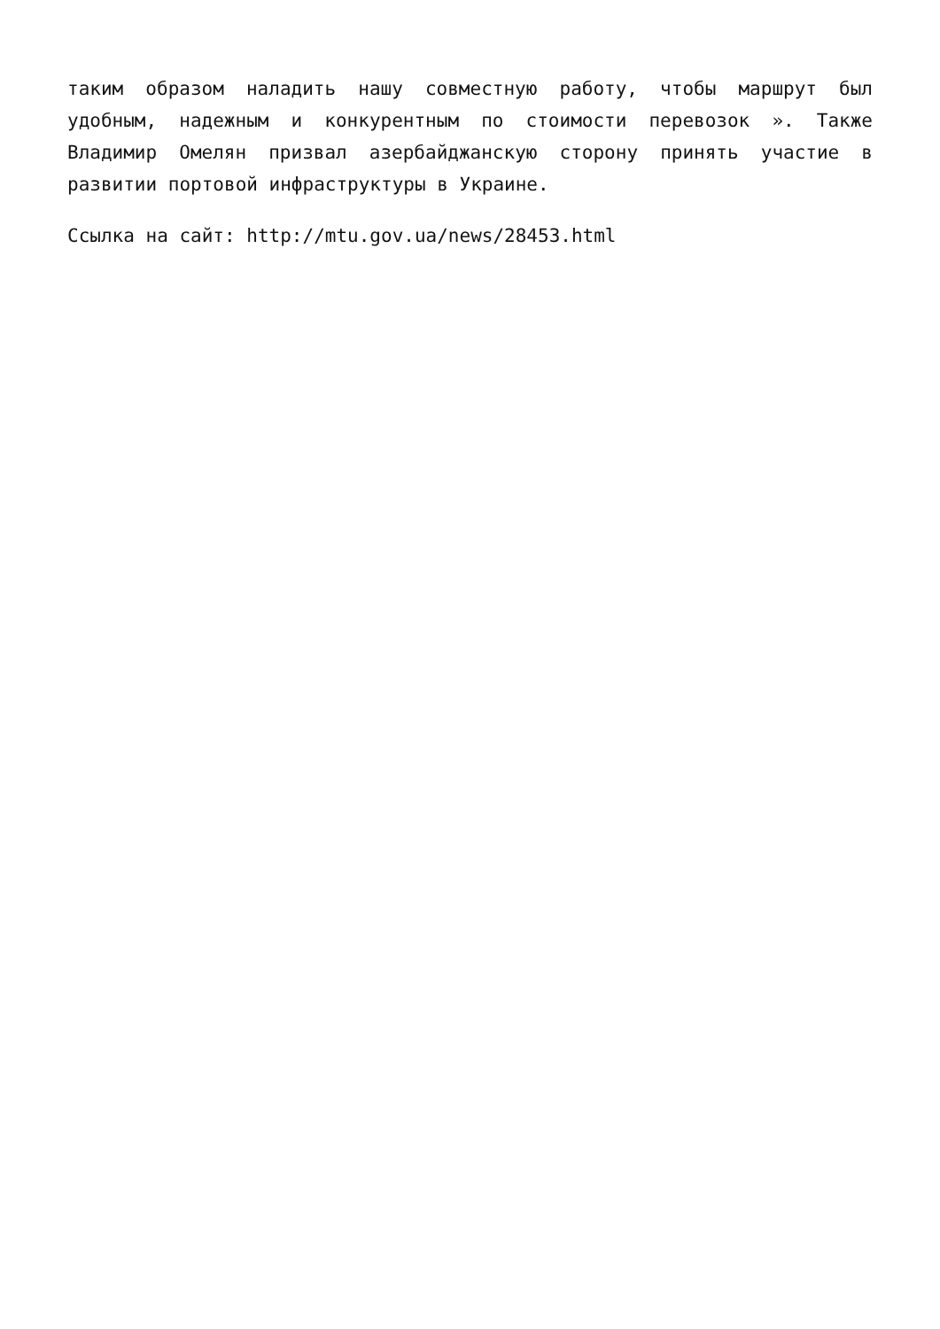таким образом наладить нашу совместную работу, чтобы маршрут был удобным, надежным и конкурентным по стоимости перевозок ». Также Владимир Омелян призвал азербайджанскую сторону принять участие в развитии портовой инфраструктуры в Украине.
Ссылка на сайт: http://mtu.gov.ua/news/28453.html